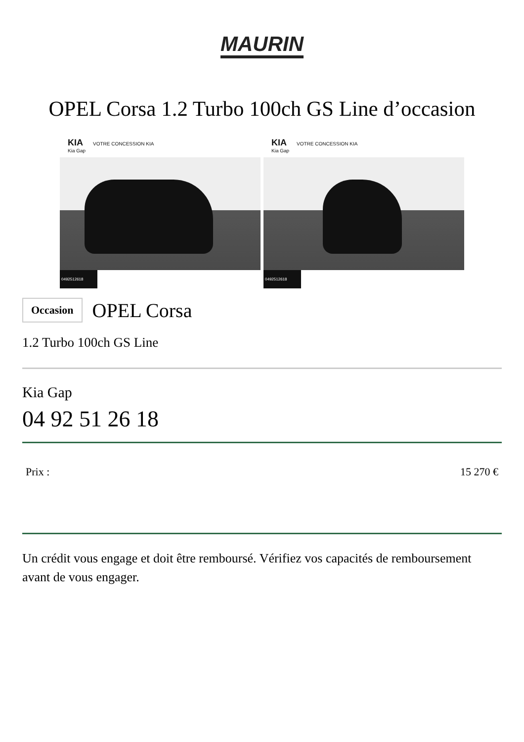MAURIN
OPEL Corsa 1.2 Turbo 100ch GS Line d’occasion
KIA VOTRE CONCESSION KIA
Kia Gap
0492512618
KIA VOTRE CONCESSION KIA
Kia Gap
0492512618
Occasion OPEL Corsa
1.2 Turbo 100ch GS Line
Kia Gap
04 92 51 26 18
Prix : 15 270 €
Un crédit vous engage et doit être remboursé. Vérifiez vos capacités de remboursement avant de vous engager.